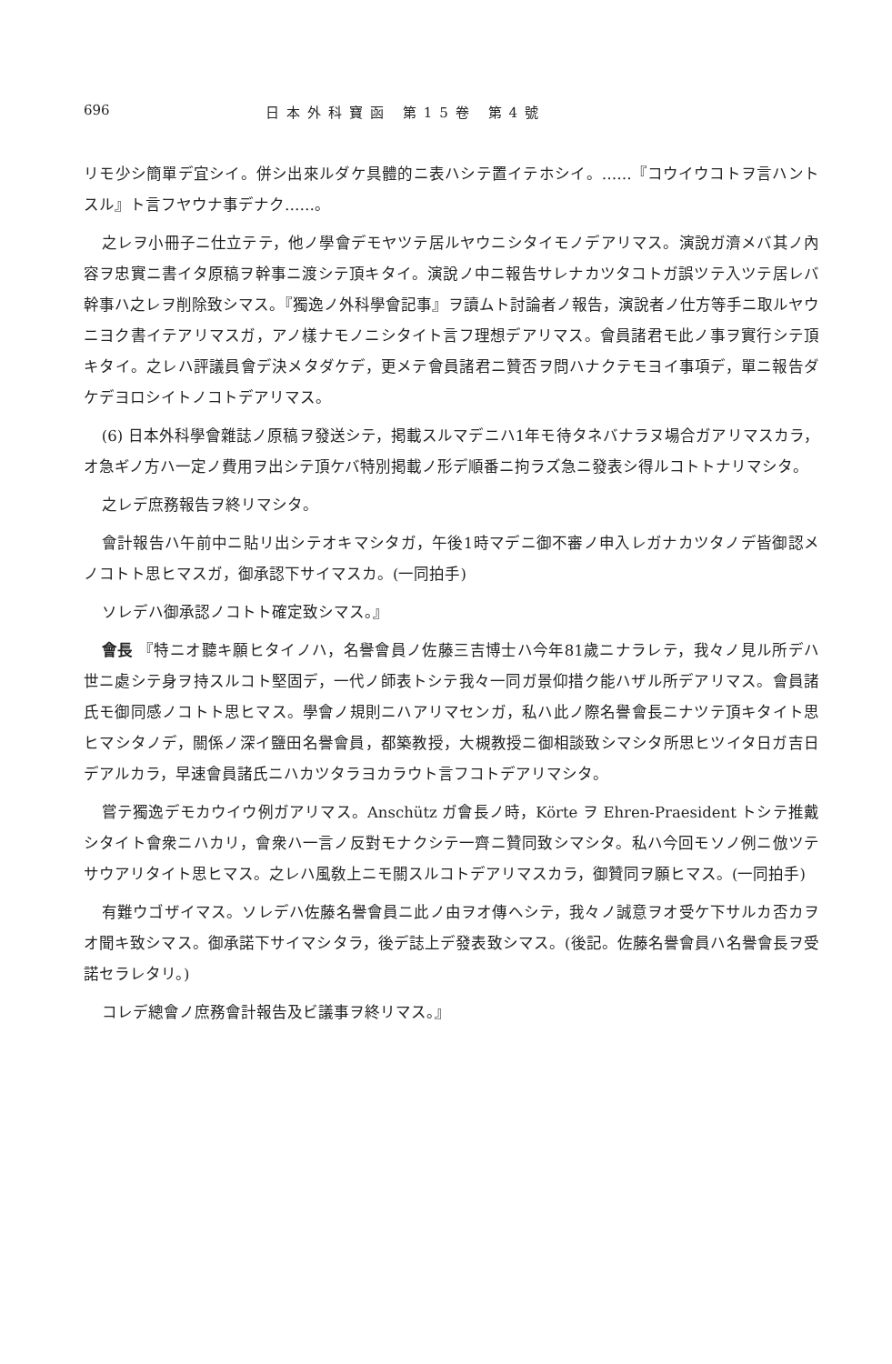696 日本外科寶函 第15卷 第4號
リモ少シ簡單デ宜シイ。併シ出來ルダケ具體的ニ表ハシテ置イテホシイ。……『コウイウコトヲ言ハントスル』ト言フヤウナ事デナク……。
之レヲ小冊子ニ仕立テテ，他ノ學會デモヤツテ居ルヤウニシタイモノデアリマス。演說ガ濟メバ其ノ內容ヲ忠實ニ書イタ原稿ヲ幹事ニ渡シテ頂キタイ。演說ノ中ニ報告サレナカツタコトガ誤ツテ入ツテ居レバ幹事ハ之レヲ削除致シマス。『獨逸ノ外科學會記事』ヲ讀ムト討論者ノ報告，演說者ノ仕方等手ニ取ルヤウニヨク書イテアリマスガ，アノ樣ナモノニシタイト言フ理想デアリマス。會員諸君モ此ノ事ヲ實行シテ頂キタイ。之レハ評議員會デ決メタダケデ，更メテ會員諸君ニ贊否ヲ問ハナクテモヨイ事項デ，單ニ報告ダケデヨロシイトノコトデアリマス。
(6) 日本外科學會雜誌ノ原稿ヲ發送シテ，掲載スルマデニハ1年モ待タネバナラヌ場合ガアリマスカラ，オ急ギノ方ハ一定ノ費用ヲ出シテ頂ケバ特別掲載ノ形デ順番ニ拘ラズ急ニ發表シ得ルコトトナリマシタ。
之レデ庶務報告ヲ終リマシタ。
會計報告ハ午前中ニ貼リ出シテオキマシタガ，午後1時マデニ御不審ノ申入レガナカツタノデ皆御認メノコトト思ヒマスガ，御承認下サイマスカ。(一同拍手)
ソレデハ御承認ノコトト確定致シマス。』
會長 『特ニオ聽キ願ヒタイノハ，名譽會員ノ佐藤三吉博士ハ今年81歲ニナラレテ，我々ノ見ル所デハ世ニ處シテ身ヲ持スルコト堅固デ，一代ノ師表トシテ我々一同ガ景仰措ク能ハザル所デアリマス。會員諸氏モ御同感ノコトト思ヒマス。學會ノ規則ニハアリマセンガ，私ハ此ノ際名譽會長ニナツテ頂キタイト思ヒマシタノデ，關係ノ深イ鹽田名譽會員，都築教授，大槻教授ニ御相談致シマシタ所思ヒツイタ日ガ吉日デアルカラ，早速會員諸氏ニハカツタラヨカラウト言フコトデアリマシタ。
嘗テ獨逸デモカウイウ例ガアリマス。Anschütz ガ會長ノ時，Körte ヲ Ehren-Praesident トシテ推戴シタイト會衆ニハカリ，會衆ハ一言ノ反對モナクシテ一齊ニ贊同致シマシタ。私ハ今回モソノ例ニ倣ツテサウアリタイト思ヒマス。之レハ風敎上ニモ關スルコトデアリマスカラ，御贊同ヲ願ヒマス。(一同拍手)
有難ウゴザイマス。ソレデハ佐藤名譽會員ニ此ノ由ヲオ傳ヘシテ，我々ノ誠意ヲオ受ケ下サルカ否カヲオ聞キ致シマス。御承諾下サイマシタラ，後デ誌上デ發表致シマス。(後記。佐藤名譽會員ハ名譽會長ヲ受諾セラレタリ。)
コレデ總會ノ庶務會計報告及ビ議事ヲ終リマス。』